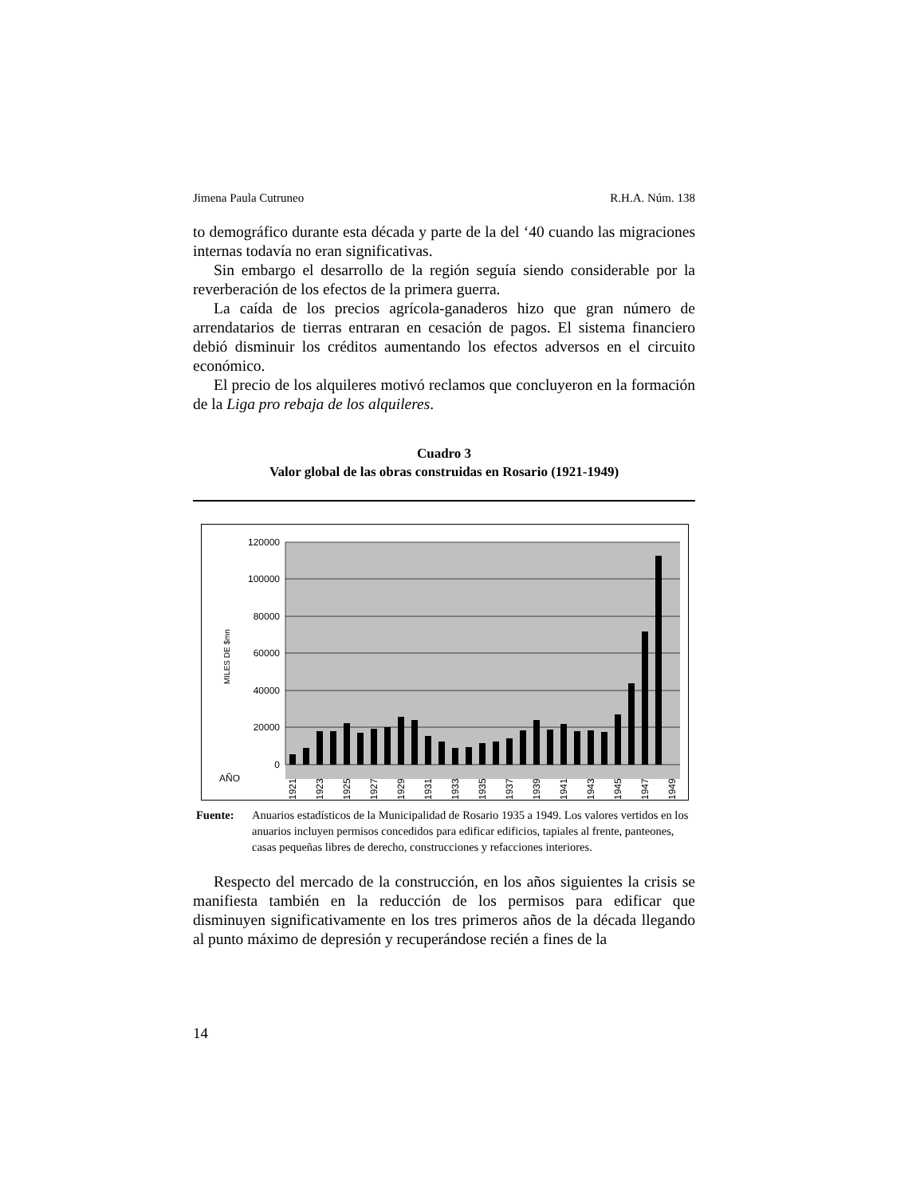Jimena Paula Cutruneo R.H.A. Núm. 138
to demográfico durante esta década y parte de la del ‘40 cuando las migraciones internas todavía no eran significativas.
Sin embargo el desarrollo de la región seguía siendo considerable por la reverberación de los efectos de la primera guerra.
La caída de los precios agrícola-ganaderos hizo que gran número de arrendatarios de tierras entraran en cesación de pagos. El sistema financiero debió disminuir los créditos aumentando los efectos adversos en el circuito económico.
El precio de los alquileres motivó reclamos que concluyeron en la formación de la Liga pro rebaja de los alquileres.
Cuadro 3
Valor global de las obras construidas en Rosario (1921-1949)
120000
100000
80000
60000
40000
20000
0
MILES DE $mn
AÑO
1921
1923
1925
1927
1929
1931
1933
1935
1937
1939
1941
1943
1945
1947
1949
Fuente: Anuarios estadísticos de la Municipalidad de Rosario 1935 a 1949. Los valores vertidos en los anuarios incluyen permisos concedidos para edificar edificios, tapiales al frente, panteones, casas pequeñas libres de derecho, construcciones y refacciones interiores.
Respecto del mercado de la construcción, en los años siguientes la crisis se manifiesta también en la reducción de los permisos para edificar que disminuyen significativamente en los tres primeros años de la década llegando al punto máximo de depresión y recuperándose recién a fines de la
14